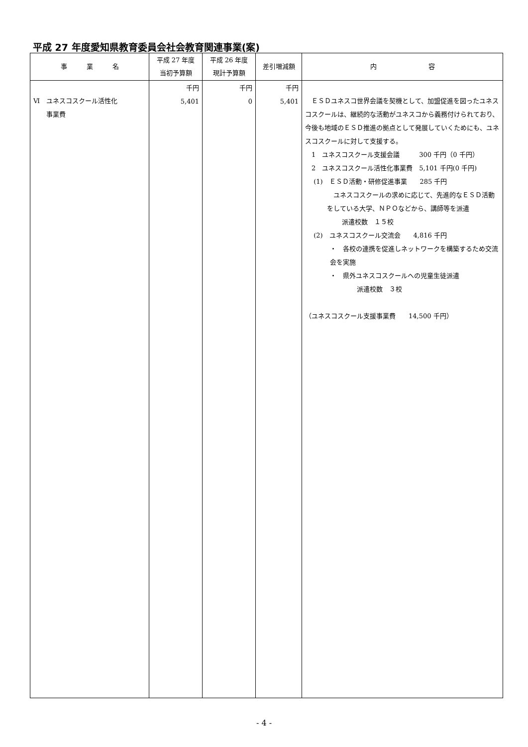平成 27 年度愛知県教育委員会社会教育関連事業(案)
| 事 業 名 | 平成 27 年度 当初予算額 | 平成 26 年度 現計予算額 | 差引増減額 | 内 容 |
| --- | --- | --- | --- | --- |
| Ⅵ ユネスコスクール活性化 事業費 | 千円 5,401 | 千円 0 | 千円 5,401 | ＥＳＤユネスコ世界会議を契機として、加盟促進を図ったユネスコスクールは、継続的な活動がユネスコから義務付けられており、今後も地域のＥＳＤ推進の拠点として発展していくためにも、ユネスコスクールに対して支援する。 1 ユネスコスクール支援会議 300 千円（0 千円） 2 ユネスコスクール活性化事業費 5,101 千円(0 千円) (1) ＥＳＤ活動・研修促進事業 285 千円 ユネスコスクールの求めに応じて、先進的なＥＳＤ活動をしている大学、ＮＰＯなどから、講師等を派遣 派遣校数 １５校 (2) ユネスコスクール交流会 4,816 千円 ・ 各校の連携を促進しネットワークを構築するため交流会を実施 ・ 県外ユネスコスクールへの児童生徒派遣 派遣校数 ３校 （ユネスコスクール支援事業費 14,500 千円） |
- 4 -